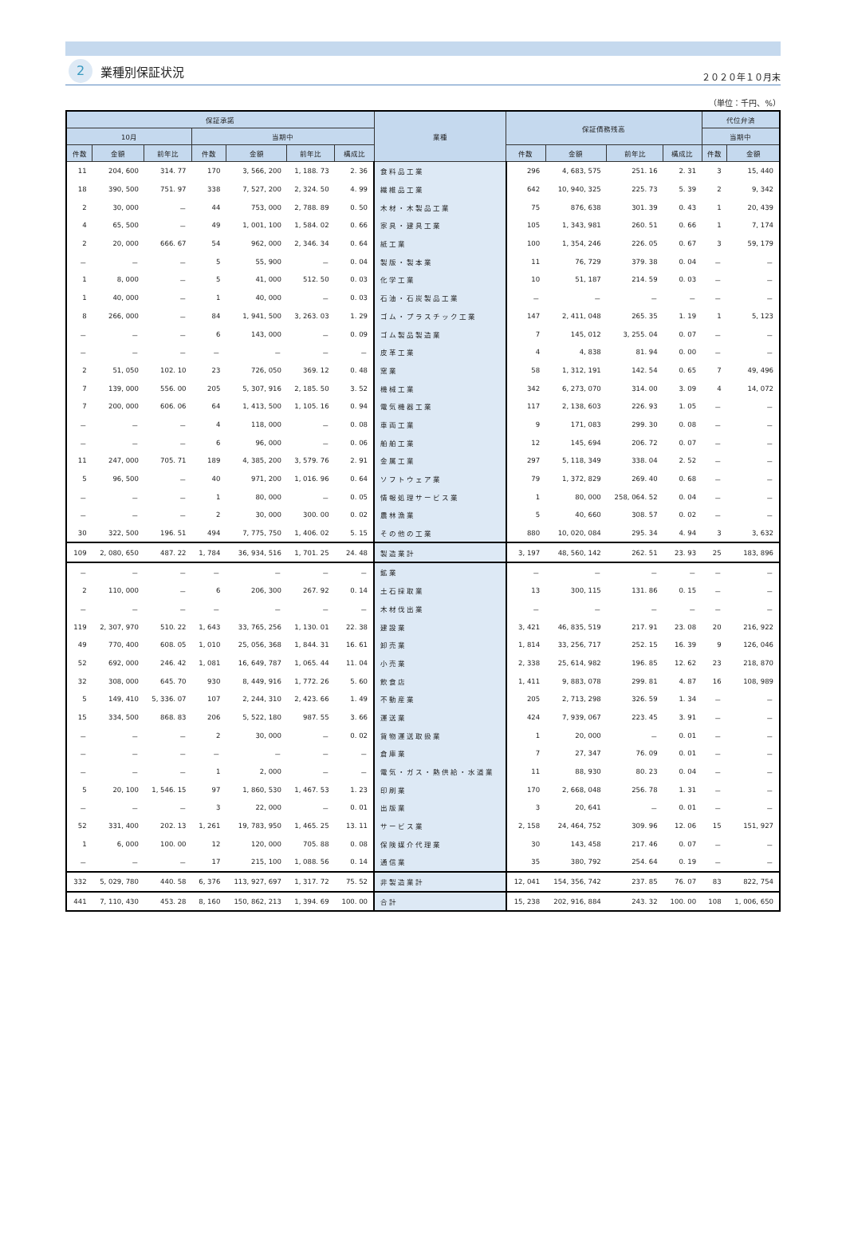2 業種別保証状況
２０２０年１０月末
（単位：千円、%）
| 保証承諾 | | | | | | | 業種 | 保証債務残高 | | | | 代位弁済 | |
| --- | --- | --- | --- | --- | --- | --- | --- | --- | --- | --- | --- | --- | --- |
| 10月 | | | 当期中 | | | | | | | | | 当期中 | |
| 件数 | 金額 | 前年比 | 件数 | 金額 | 前年比 | 構成比 | | 件数 | 金額 | 前年比 | 構成比 | 件数 | 金額 |
| 11 | 204, 600 | 314. 77 | 170 | 3, 566, 200 | 1, 188. 73 | 2. 36 | 食料品工業 | 296 | 4, 683, 575 | 251. 16 | 2. 31 | 3 | 15, 440 |
| 18 | 390, 500 | 751. 97 | 338 | 7, 527, 200 | 2, 324. 50 | 4. 99 | 繊維品工業 | 642 | 10, 940, 325 | 225. 73 | 5. 39 | 2 | 9, 342 |
| 2 | 30, 000 | － | 44 | 753, 000 | 2, 788. 89 | 0. 50 | 木材・木製品工業 | 75 | 876, 638 | 301. 39 | 0. 43 | 1 | 20, 439 |
| 4 | 65, 500 | － | 49 | 1, 001, 100 | 1, 584. 02 | 0. 66 | 家具・建具工業 | 105 | 1, 343, 981 | 260. 51 | 0. 66 | 1 | 7, 174 |
| 2 | 20, 000 | 666. 67 | 54 | 962, 000 | 2, 346. 34 | 0. 64 | 紙工業 | 100 | 1, 354, 246 | 226. 05 | 0. 67 | 3 | 59, 179 |
| － | － | － | 5 | 55, 900 | － | 0. 04 | 製版・製本業 | 11 | 76, 729 | 379. 38 | 0. 04 | － | － |
| 1 | 8, 000 | － | 5 | 41, 000 | 512. 50 | 0. 03 | 化学工業 | 10 | 51, 187 | 214. 59 | 0. 03 | － | － |
| 1 | 40, 000 | － | 1 | 40, 000 | － | 0. 03 | 石油・石炭製品工業 | － | － | － | － | － | － |
| 8 | 266, 000 | － | 84 | 1, 941, 500 | 3, 263. 03 | 1. 29 | ゴム・プラスチック工業 | 147 | 2, 411, 048 | 265. 35 | 1. 19 | 1 | 5, 123 |
| － | － | － | 6 | 143, 000 | － | 0. 09 | ゴム製品製造業 | 7 | 145, 012 | 3, 255. 04 | 0. 07 | － | － |
| － | － | － | － | － | － | － | 皮革工業 | 4 | 4, 838 | 81. 94 | 0. 00 | － | － |
| 2 | 51, 050 | 102. 10 | 23 | 726, 050 | 369. 12 | 0. 48 | 窯業 | 58 | 1, 312, 191 | 142. 54 | 0. 65 | 7 | 49, 496 |
| 7 | 139, 000 | 556. 00 | 205 | 5, 307, 916 | 2, 185. 50 | 3. 52 | 機械工業 | 342 | 6, 273, 070 | 314. 00 | 3. 09 | 4 | 14, 072 |
| 7 | 200, 000 | 606. 06 | 64 | 1, 413, 500 | 1, 105. 16 | 0. 94 | 電気機器工業 | 117 | 2, 138, 603 | 226. 93 | 1. 05 | － | － |
| － | － | － | 4 | 118, 000 | － | 0. 08 | 車両工業 | 9 | 171, 083 | 299. 30 | 0. 08 | － | － |
| － | － | － | 6 | 96, 000 | － | 0. 06 | 船舶工業 | 12 | 145, 694 | 206. 72 | 0. 07 | － | － |
| 11 | 247, 000 | 705. 71 | 189 | 4, 385, 200 | 3, 579. 76 | 2. 91 | 金属工業 | 297 | 5, 118, 349 | 338. 04 | 2. 52 | － | － |
| 5 | 96, 500 | － | 40 | 971, 200 | 1, 016. 96 | 0. 64 | ソフトウェア業 | 79 | 1, 372, 829 | 269. 40 | 0. 68 | － | － |
| － | － | － | 1 | 80, 000 | － | 0. 05 | 情報処理サービス業 | 1 | 80, 000 | 258, 064. 52 | 0. 04 | － | － |
| － | － | － | 2 | 30, 000 | 300. 00 | 0. 02 | 農林漁業 | 5 | 40, 660 | 308. 57 | 0. 02 | － | － |
| 30 | 322, 500 | 196. 51 | 494 | 7, 775, 750 | 1, 406. 02 | 5. 15 | その他の工業 | 880 | 10, 020, 084 | 295. 34 | 4. 94 | 3 | 3, 632 |
| 109 | 2, 080, 650 | 487. 22 | 1, 784 | 36, 934, 516 | 1, 701. 25 | 24. 48 | 製造業計 | 3, 197 | 48, 560, 142 | 262. 51 | 23. 93 | 25 | 183, 896 |
| － | － | － | － | － | － | － | 鉱業 | － | － | － | － | － | － |
| 2 | 110, 000 | － | 6 | 206, 300 | 267. 92 | 0. 14 | 土石採取業 | 13 | 300, 115 | 131. 86 | 0. 15 | － | － |
| － | － | － | － | － | － | － | 木材伐出業 | － | － | － | － | － | － |
| 119 | 2, 307, 970 | 510. 22 | 1, 643 | 33, 765, 256 | 1, 130. 01 | 22. 38 | 建設業 | 3, 421 | 46, 835, 519 | 217. 91 | 23. 08 | 20 | 216, 922 |
| 49 | 770, 400 | 608. 05 | 1, 010 | 25, 056, 368 | 1, 844. 31 | 16. 61 | 卸売業 | 1, 814 | 33, 256, 717 | 252. 15 | 16. 39 | 9 | 126, 046 |
| 52 | 692, 000 | 246. 42 | 1, 081 | 16, 649, 787 | 1, 065. 44 | 11. 04 | 小売業 | 2, 338 | 25, 614, 982 | 196. 85 | 12. 62 | 23 | 218, 870 |
| 32 | 308, 000 | 645. 70 | 930 | 8, 449, 916 | 1, 772. 26 | 5. 60 | 飲食店 | 1, 411 | 9, 883, 078 | 299. 81 | 4. 87 | 16 | 108, 989 |
| 5 | 149, 410 | 5, 336. 07 | 107 | 2, 244, 310 | 2, 423. 66 | 1. 49 | 不動産業 | 205 | 2, 713, 298 | 326. 59 | 1. 34 | － | － |
| 15 | 334, 500 | 868. 83 | 206 | 5, 522, 180 | 987. 55 | 3. 66 | 運送業 | 424 | 7, 939, 067 | 223. 45 | 3. 91 | － | － |
| － | － | － | 2 | 30, 000 | － | 0. 02 | 貨物運送取扱業 | 1 | 20, 000 | － | 0. 01 | － | － |
| － | － | － | － | － | － | － | 倉庫業 | 7 | 27, 347 | 76. 09 | 0. 01 | － | － |
| － | － | － | 1 | 2, 000 | － | － | 電気・ガス・熱供給・水道業 | 11 | 88, 930 | 80. 23 | 0. 04 | － | － |
| 5 | 20, 100 | 1, 546. 15 | 97 | 1, 860, 530 | 1, 467. 53 | 1. 23 | 印刷業 | 170 | 2, 668, 048 | 256. 78 | 1. 31 | － | － |
| － | － | － | 3 | 22, 000 | － | 0. 01 | 出版業 | 3 | 20, 641 | － | 0. 01 | － | － |
| 52 | 331, 400 | 202. 13 | 1, 261 | 19, 783, 950 | 1, 465. 25 | 13. 11 | サービス業 | 2, 158 | 24, 464, 752 | 309. 96 | 12. 06 | 15 | 151, 927 |
| 1 | 6, 000 | 100. 00 | 12 | 120, 000 | 705. 88 | 0. 08 | 保険媒介代理業 | 30 | 143, 458 | 217. 46 | 0. 07 | － | － |
| － | － | － | 17 | 215, 100 | 1, 088. 56 | 0. 14 | 通信業 | 35 | 380, 792 | 254. 64 | 0. 19 | － | － |
| 332 | 5, 029, 780 | 440. 58 | 6, 376 | 113, 927, 697 | 1, 317. 72 | 75. 52 | 非製造業計 | 12, 041 | 154, 356, 742 | 237. 85 | 76. 07 | 83 | 822, 754 |
| 441 | 7, 110, 430 | 453. 28 | 8, 160 | 150, 862, 213 | 1, 394. 69 | 100. 00 | 合計 | 15, 238 | 202, 916, 884 | 243. 32 | 100. 00 | 108 | 1, 006, 650 |